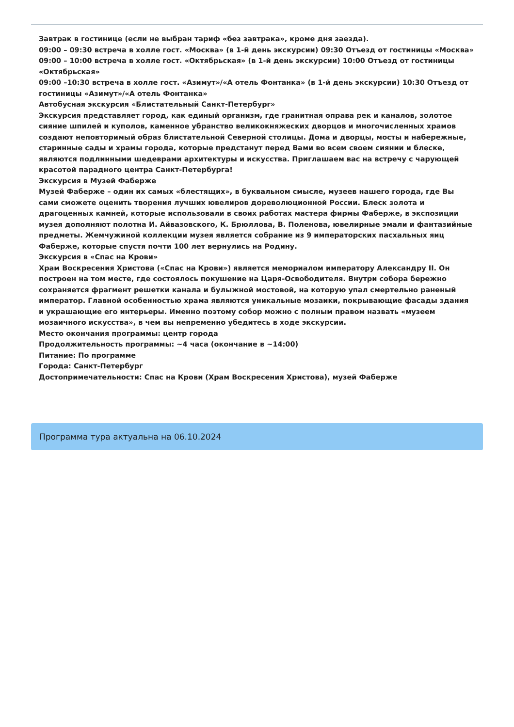Завтрак в гостинице (если не выбран тариф «без завтрака», кроме дня заезда).
09:00 – 09:30 встреча в холле гост. «Москва» (в 1-й день экскурсии) 09:30 Отъезд от гостиницы «Москва»
09:00 – 10:00 встреча в холле гост. «Октябрьская» (в 1-й день экскурсии) 10:00 Отъезд от гостиницы «Октябрьская»
09:00 –10:30 встреча в холле гост. «Азимут»/«А отель Фонтанка» (в 1-й день экскурсии) 10:30 Отъезд от гостиницы «Азимут»/«А отель Фонтанка»
Автобусная экскурсия «Блистательный Санкт-Петербург»
Экскурсия представляет город, как единый организм, где гранитная оправа рек и каналов, золотое сияние шпилей и куполов, каменное убранство великокняжеских дворцов и многочисленных храмов создают неповторимый образ блистательной Северной столицы. Дома и дворцы, мосты и набережные, старинные сады и храмы города, которые предстанут перед Вами во всем своем сиянии и блеске, являются подлинными шедеврами архитектуры и искусства. Приглашаем вас на встречу с чарующей красотой парадного центра Санкт-Петербурга!
Экскурсия в Музей Фаберже
Музей Фаберже – один их самых «блестящих», в буквальном смысле, музеев нашего города, где Вы сами сможете оценить творения лучших ювелиров дореволюционной России. Блеск золота и драгоценных камней, которые использовали в своих работах мастера фирмы Фаберже, в экспозиции музея дополняют полотна И. Айвазовского, К. Брюллова, В. Поленова, ювелирные эмали и фантазийные предметы. Жемчужиной коллекции музея является собрание из 9 императорских пасхальных яиц Фаберже, которые спустя почти 100 лет вернулись на Родину.
Экскурсия в «Спас на Крови»
Храм Воскресения Христова («Спас на Крови») является мемориалом императору Александру II. Он построен на том месте, где состоялось покушение на Царя-Освободителя. Внутри собора бережно сохраняется фрагмент решетки канала и булыжной мостовой, на которую упал смертельно раненый император. Главной особенностью храма являются уникальные мозаики, покрывающие фасады здания и украшающие его интерьеры. Именно поэтому собор можно с полным правом назвать «музеем мозаичного искусства», в чем вы непременно убедитесь в ходе экскурсии.
Место окончания программы: центр города
Продолжительность программы: ~4 часа (окончание в ~14:00)
Питание: По программе
Города: Санкт-Петербург
Достопримечательности: Спас на Крови (Храм Воскресения Христова), музей Фаберже
Программа тура актуальна на 06.10.2024